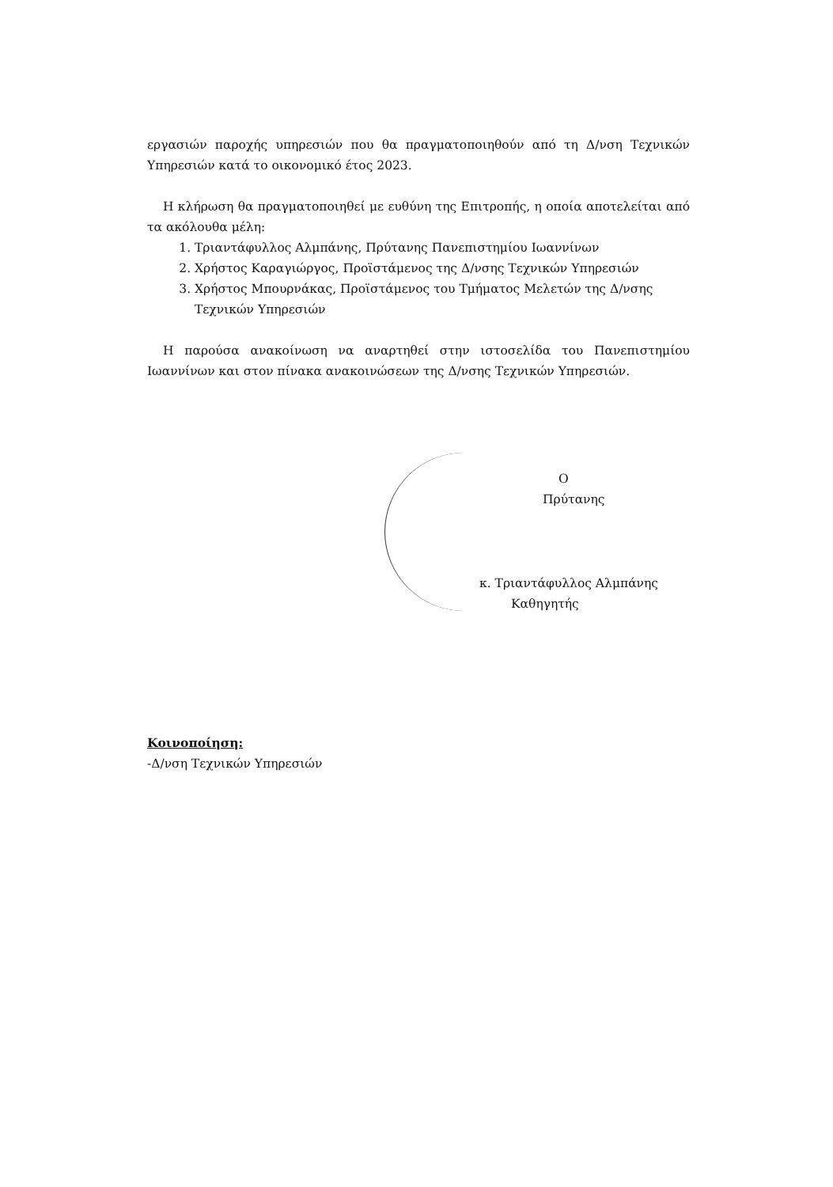εργασιών παροχής υπηρεσιών που θα πραγματοποιηθούν από τη Δ/νση Τεχνικών Υπηρεσιών κατά το οικονομικό έτος 2023.
Η κλήρωση θα πραγματοποιηθεί με ευθύνη της Επιτροπής, η οποία αποτελείται από τα ακόλουθα μέλη:
1. Τριαντάφυλλος Αλμπάνης, Πρύτανης Πανεπιστημίου Ιωαννίνων
2. Χρήστος Καραγιώργος, Προϊστάμενος της Δ/νσης Τεχνικών Υπηρεσιών
3. Χρήστος Μπουρνάκας, Προϊστάμενος του Τμήματος Μελετών της Δ/νσης Τεχνικών Υπηρεσιών
Η παρούσα ανακοίνωση να αναρτηθεί στην ιστοσελίδα του Πανεπιστημίου Ιωαννίνων και στον πίνακα ανακοινώσεων της Δ/νσης Τεχνικών Υπηρεσιών.
Ο
Πρύτανης
κ. Τριαντάφυλλος Αλμπάνης
Καθηγητής
Κοινοποίηση:
-Δ/νση Τεχνικών Υπηρεσιών